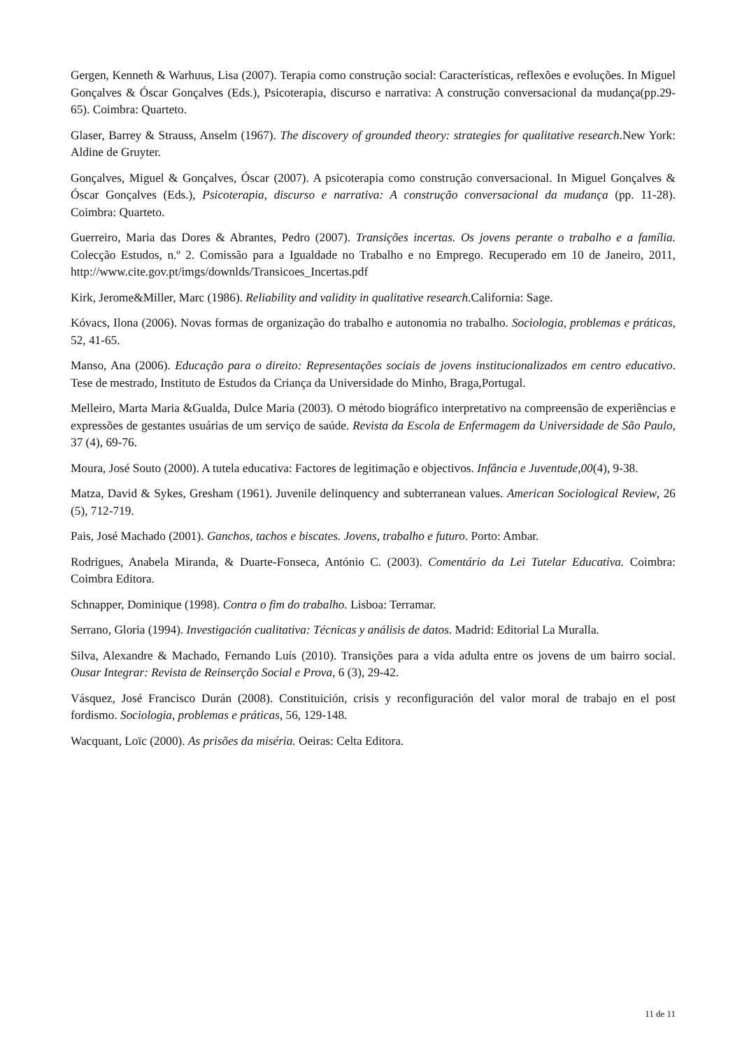Gergen, Kenneth & Warhuus, Lisa (2007). Terapia como construção social: Características, reflexões e evoluções. In Miguel Gonçalves & Óscar Gonçalves (Eds.), Psicoterapia, discurso e narrativa: A construção conversacional da mudança(pp.29-65). Coimbra: Quarteto.
Glaser, Barrey & Strauss, Anselm (1967). The discovery of grounded theory: strategies for qualitative research. New York: Aldine de Gruyter.
Gonçalves, Miguel & Gonçalves, Óscar (2007). A psicoterapia como construção conversacional. In Miguel Gonçalves & Óscar Gonçalves (Eds.), Psicoterapia, discurso e narrativa: A construção conversacional da mudança (pp. 11-28). Coimbra: Quarteto.
Guerreiro, Maria das Dores & Abrantes, Pedro (2007). Transições incertas. Os jovens perante o trabalho e a família. Colecção Estudos, n.º 2. Comissão para a Igualdade no Trabalho e no Emprego. Recuperado em 10 de Janeiro, 2011, http://www.cite.gov.pt/imgs/downlds/Transicoes_Incertas.pdf
Kirk, Jerome&Miller, Marc (1986). Reliability and validity in qualitative research. California: Sage.
Kóvacs, Ilona (2006). Novas formas de organização do trabalho e autonomia no trabalho. Sociologia, problemas e práticas, 52, 41-65.
Manso, Ana (2006). Educação para o direito: Representações sociais de jovens institucionalizados em centro educativo. Tese de mestrado, Instituto de Estudos da Criança da Universidade do Minho, Braga,Portugal.
Melleiro, Marta Maria &Gualda, Dulce Maria (2003). O método biográfico interpretativo na compreensão de experiências e expressões de gestantes usuárias de um serviço de saúde. Revista da Escola de Enfermagem da Universidade de São Paulo, 37 (4), 69-76.
Moura, José Souto (2000). A tutela educativa: Factores de legitimação e objectivos. Infância e Juventude,00(4), 9-38.
Matza, David & Sykes, Gresham (1961). Juvenile delinquency and subterranean values. American Sociological Review, 26 (5), 712-719.
Pais, José Machado (2001). Ganchos, tachos e biscates. Jovens, trabalho e futuro. Porto: Ambar.
Rodrigues, Anabela Miranda, & Duarte-Fonseca, António C. (2003). Comentário da Lei Tutelar Educativa. Coimbra: Coimbra Editora.
Schnapper, Dominique (1998). Contra o fim do trabalho. Lisboa: Terramar.
Serrano, Gloria (1994). Investigación cualitativa: Técnicas y análisis de datos. Madrid: Editorial La Muralla.
Silva, Alexandre & Machado, Fernando Luís (2010). Transições para a vida adulta entre os jovens de um bairro social. Ousar Integrar: Revista de Reinserção Social e Prova, 6 (3), 29-42.
Vásquez, José Francisco Durán (2008). Constituición, crisis y reconfiguración del valor moral de trabajo en el post fordismo. Sociologia, problemas e práticas, 56, 129-148.
Wacquant, Loïc (2000). As prisões da miséria. Oeiras: Celta Editora.
11 de 11